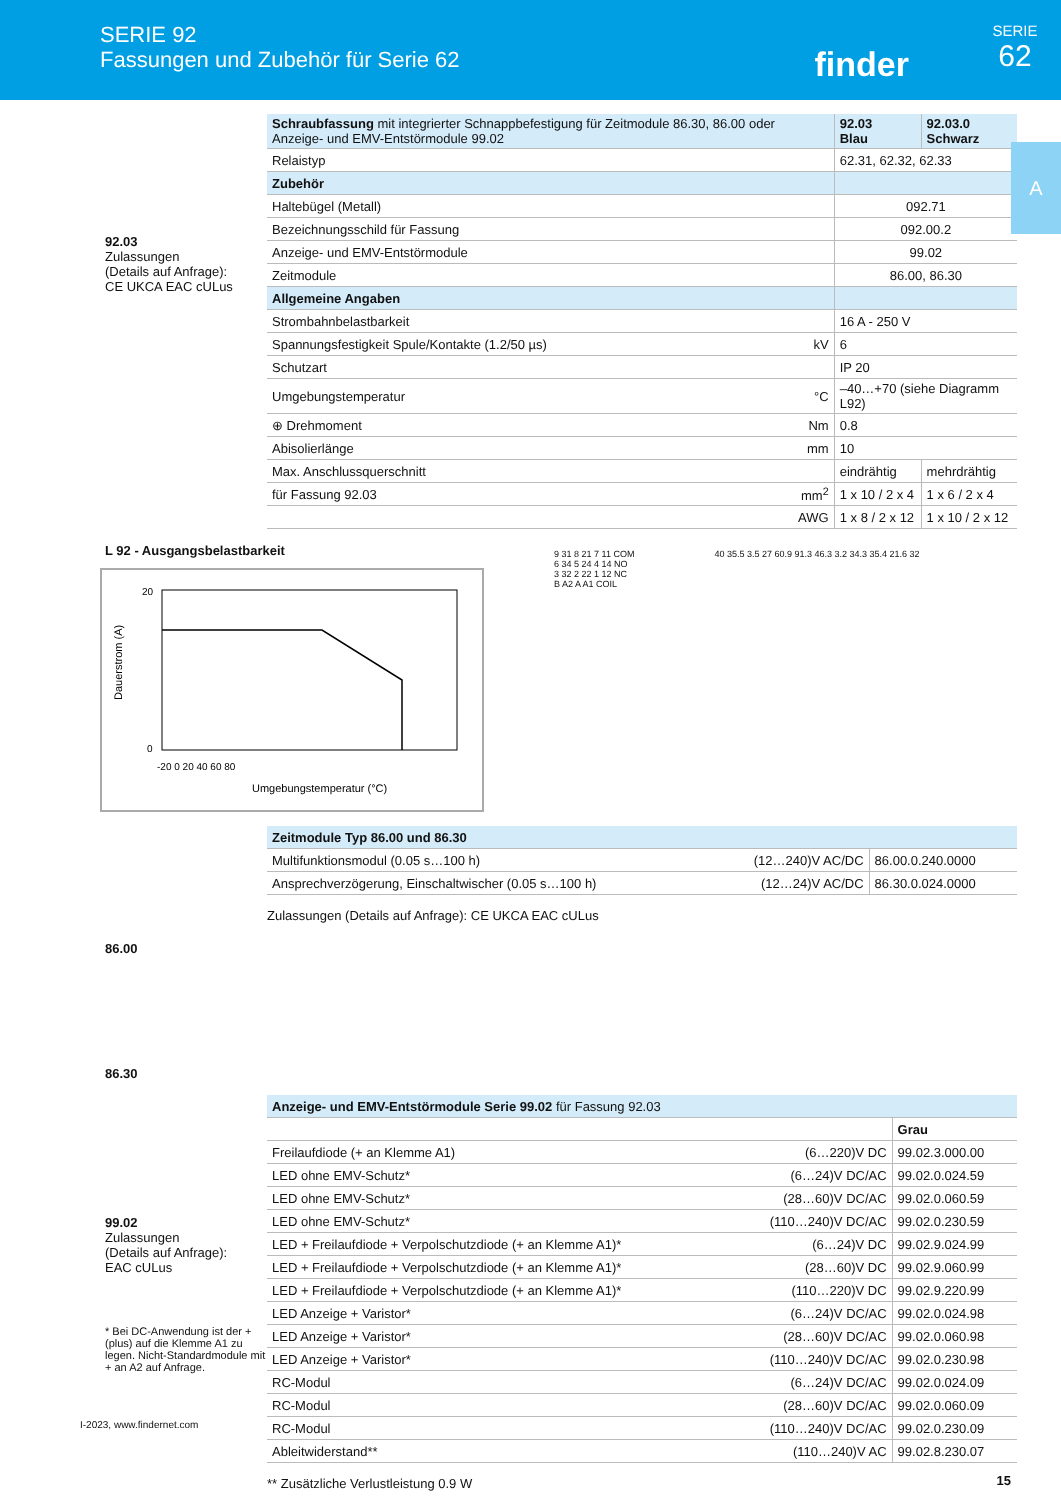SERIE 92
Fassungen und Zubehör für Serie 62
finder
SERIE
62
A
92.03
Zulassungen
(Details auf Anfrage):
CE UKCA EAC cULus
| Schraubfassung mit integrierter Schnappbefestigung für Zeitmodule 86.30, 86.00 oder Anzeige- und EMV-Entstörmodule 99.02 | | 92.03 Blau | 92.03.0 Schwarz |
| Relaistyp | | 62.31, 62.32, 62.33 | |
| Zubehör | | | |
| Haltebügel (Metall) | | 092.71 | |
| Bezeichnungsschild für Fassung | | 092.00.2 | |
| Anzeige- und EMV-Entstörmodule | | 99.02 | |
| Zeitmodule | | 86.00, 86.30 | |
| Allgemeine Angaben | | | |
| Strombahnbelastbarkeit | | 16 A - 250 V | |
| Spannungsfestigkeit Spule/Kontakte (1.2/50 µs) | kV | 6 | |
| Schutzart | | IP 20 | |
| Umgebungstemperatur | °C | –40…+70 (siehe Diagramm L92) | |
| ⊕ Drehmoment | Nm | 0.8 | |
| Abisolierlänge | mm | 10 | |
| Max. Anschlussquerschnitt | | eindrähtig | mehrdrähtig |
| für Fassung 92.03 | mm<sup>2</sup> | 1 x 10 / 2 x 4 | 1 x 6 / 2 x 4 |
| | AWG | 1 x 8 / 2 x 12 | 1 x 10 / 2 x 12 |
L 92 - Ausgangsbelastbarkeit
Dauerstrom (A)
20
0
-20 0 20 40 60 80
Umgebungstemperatur (°C)
9 31 8 21 7 11 COM
6 34 5 24 4 14 NO
3 32 2 22 1 12 NC
B A2 A A1 COIL
40 35.5 3.5 27 60.9 91.3 46.3 3.2 34.3 35.4 21.6 32
86.00
86.30
| Zeitmodule Typ 86.00 und 86.30 | | |
| Multifunktionsmodul (0.05 s…100 h) | (12…240)V AC/DC | 86.00.0.240.0000 |
| Ansprechverzögerung, Einschaltwischer (0.05 s…100 h) | (12…24)V AC/DC | 86.30.0.024.0000 |
Zulassungen (Details auf Anfrage): CE UKCA EAC cULus
99.02
Zulassungen
(Details auf Anfrage):
EAC cULus
* Bei DC-Anwendung ist der + (plus) auf die Klemme A1 zu legen. Nicht-Standardmodule mit + an A2 auf Anfrage.
| Anzeige- und EMV-Entstörmodule Serie 99.02 für Fassung 92.03 | | |
| | | Grau |
| Freilaufdiode (+ an Klemme A1) | (6…220)V DC | 99.02.3.000.00 |
| LED ohne EMV-Schutz* | (6…24)V DC/AC | 99.02.0.024.59 |
| LED ohne EMV-Schutz* | (28…60)V DC/AC | 99.02.0.060.59 |
| LED ohne EMV-Schutz* | (110…240)V DC/AC | 99.02.0.230.59 |
| LED + Freilaufdiode + Verpolschutzdiode (+ an Klemme A1)* | (6…24)V DC | 99.02.9.024.99 |
| LED + Freilaufdiode + Verpolschutzdiode (+ an Klemme A1)* | (28…60)V DC | 99.02.9.060.99 |
| LED + Freilaufdiode + Verpolschutzdiode (+ an Klemme A1)* | (110…220)V DC | 99.02.9.220.99 |
| LED Anzeige + Varistor* | (6…24)V DC/AC | 99.02.0.024.98 |
| LED Anzeige + Varistor* | (28…60)V DC/AC | 99.02.0.060.98 |
| LED Anzeige + Varistor* | (110…240)V DC/AC | 99.02.0.230.98 |
| RC-Modul | (6…24)V DC/AC | 99.02.0.024.09 |
| RC-Modul | (28…60)V DC/AC | 99.02.0.060.09 |
| RC-Modul | (110…240)V DC/AC | 99.02.0.230.09 |
| Ableitwiderstand** | (110…240)V AC | 99.02.8.230.07 |
** Zusätzliche Verlustleistung 0.9 W
I-2023, www.findernet.com
15